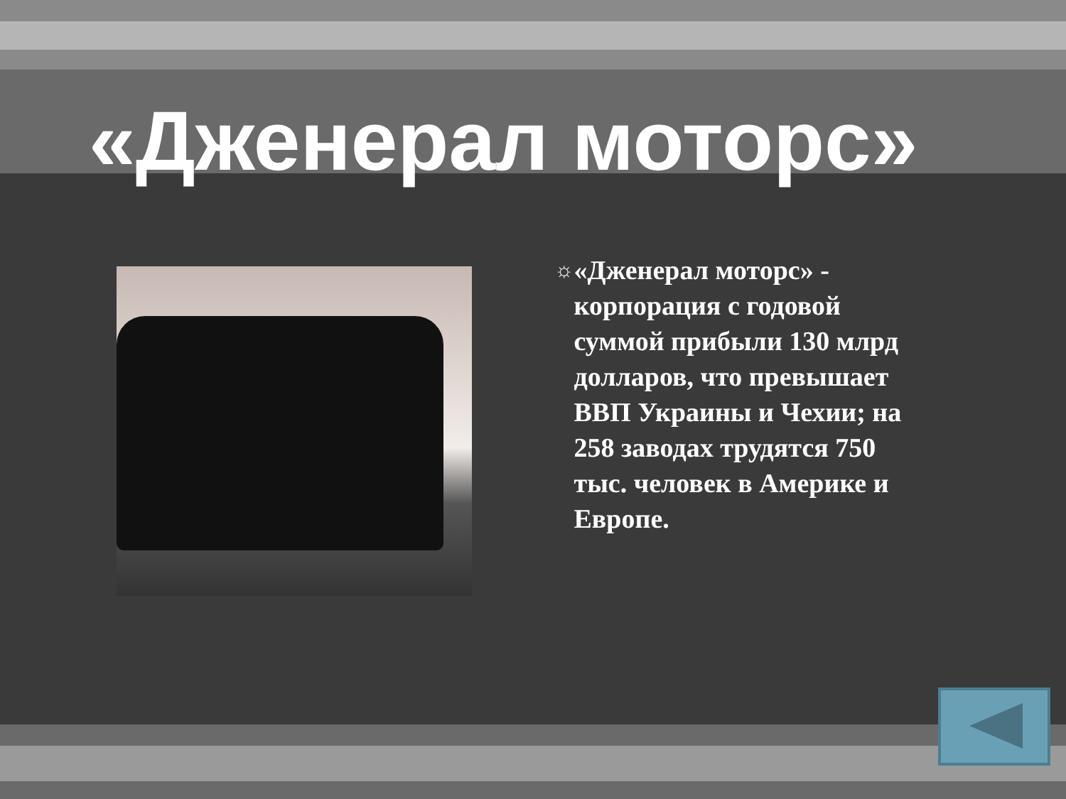«Дженерал моторс»
☼
«Дженерал моторс» - корпорация с годовой суммой прибыли 130 млрд долларов, что превышает ВВП Украины и Чехии; на 258 заводах трудятся 750 тыс. человек в Америке и Европе.